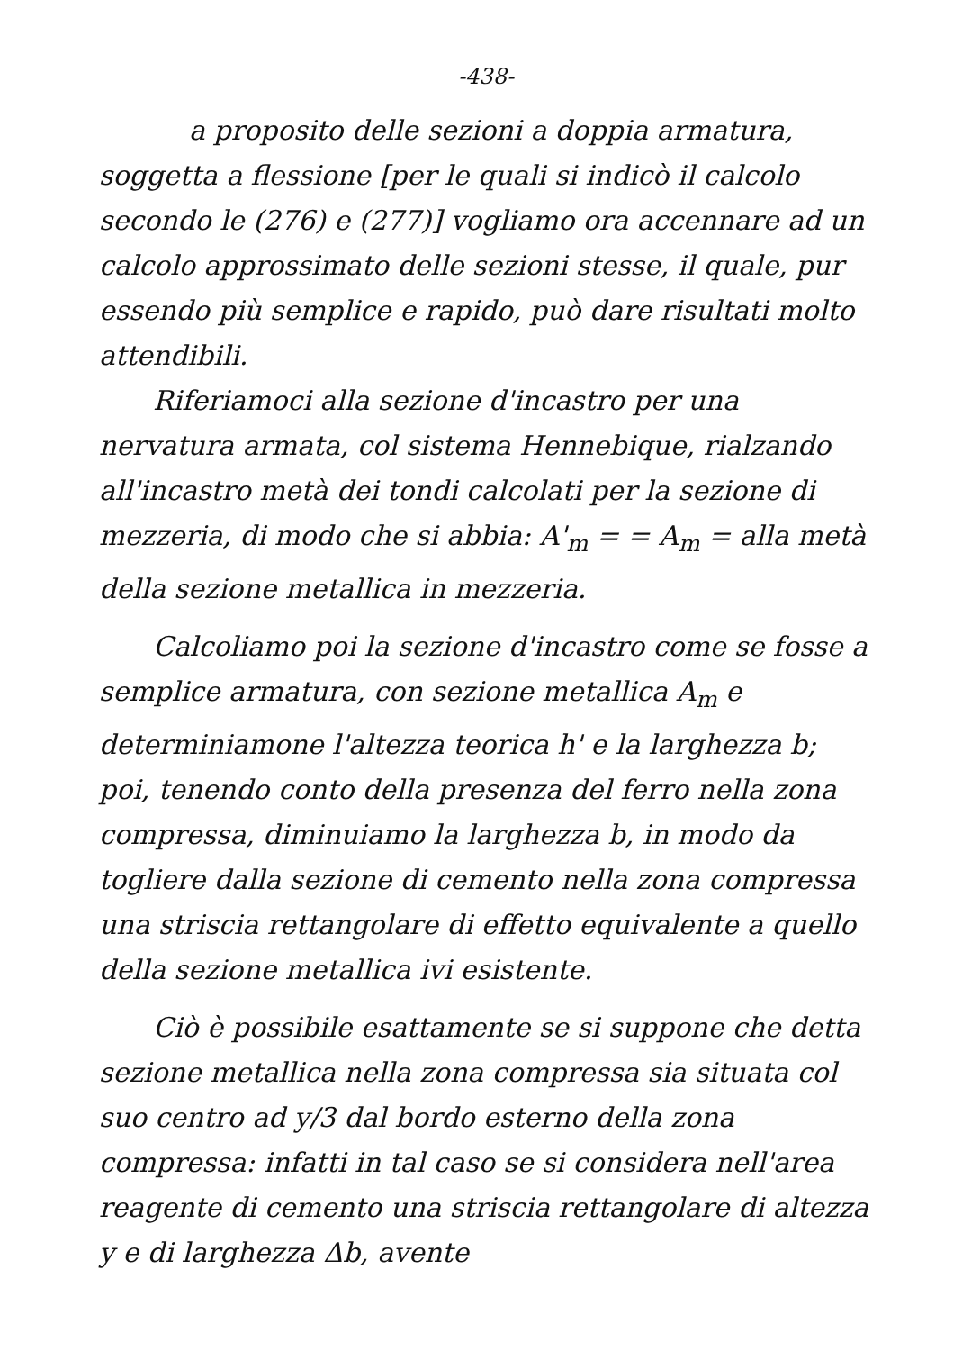-438-
a proposito delle sezioni a doppia armatura, soggetta a flessione [per le quali si indicò il calcolo secondo le (276) e (277)] vogliamo ora accennare ad un calcolo approssimato delle sezioni stesse, il quale, pur essendo più semplice e rapido, può dare risultati molto attendibili.
Riferiamoci alla sezione d'incastro per una nervatura armata, col sistema Hennebique, rialzando all'incastro metà dei tondi calcolati per la sezione di mezzeria, di modo che si abbia: A'<sub>m</sub> = = A<sub>m</sub> = alla metà della sezione metallica in mezzeria.
Calcoliamo poi la sezione d'incastro come se fosse a semplice armatura, con sezione metallica A<sub>m</sub> e determiniamone l'altezza teorica h' e la larghezza b; poi, tenendo conto della presenza del ferro nella zona compressa, diminuiamo la larghezza b, in modo da togliere dalla sezione di cemento nella zona compressa una striscia rettangolare di effetto equivalente a quello della sezione metallica ivi esistente.
Ciò è possibile esattamente se si suppone che detta sezione metallica nella zona compressa sia situata col suo centro ad y/3 dal bordo esterno della zona compressa: infatti in tal caso se si considera nell'area reagente di cemento una striscia rettangolare di altezza y e di larghezza Δb, avente